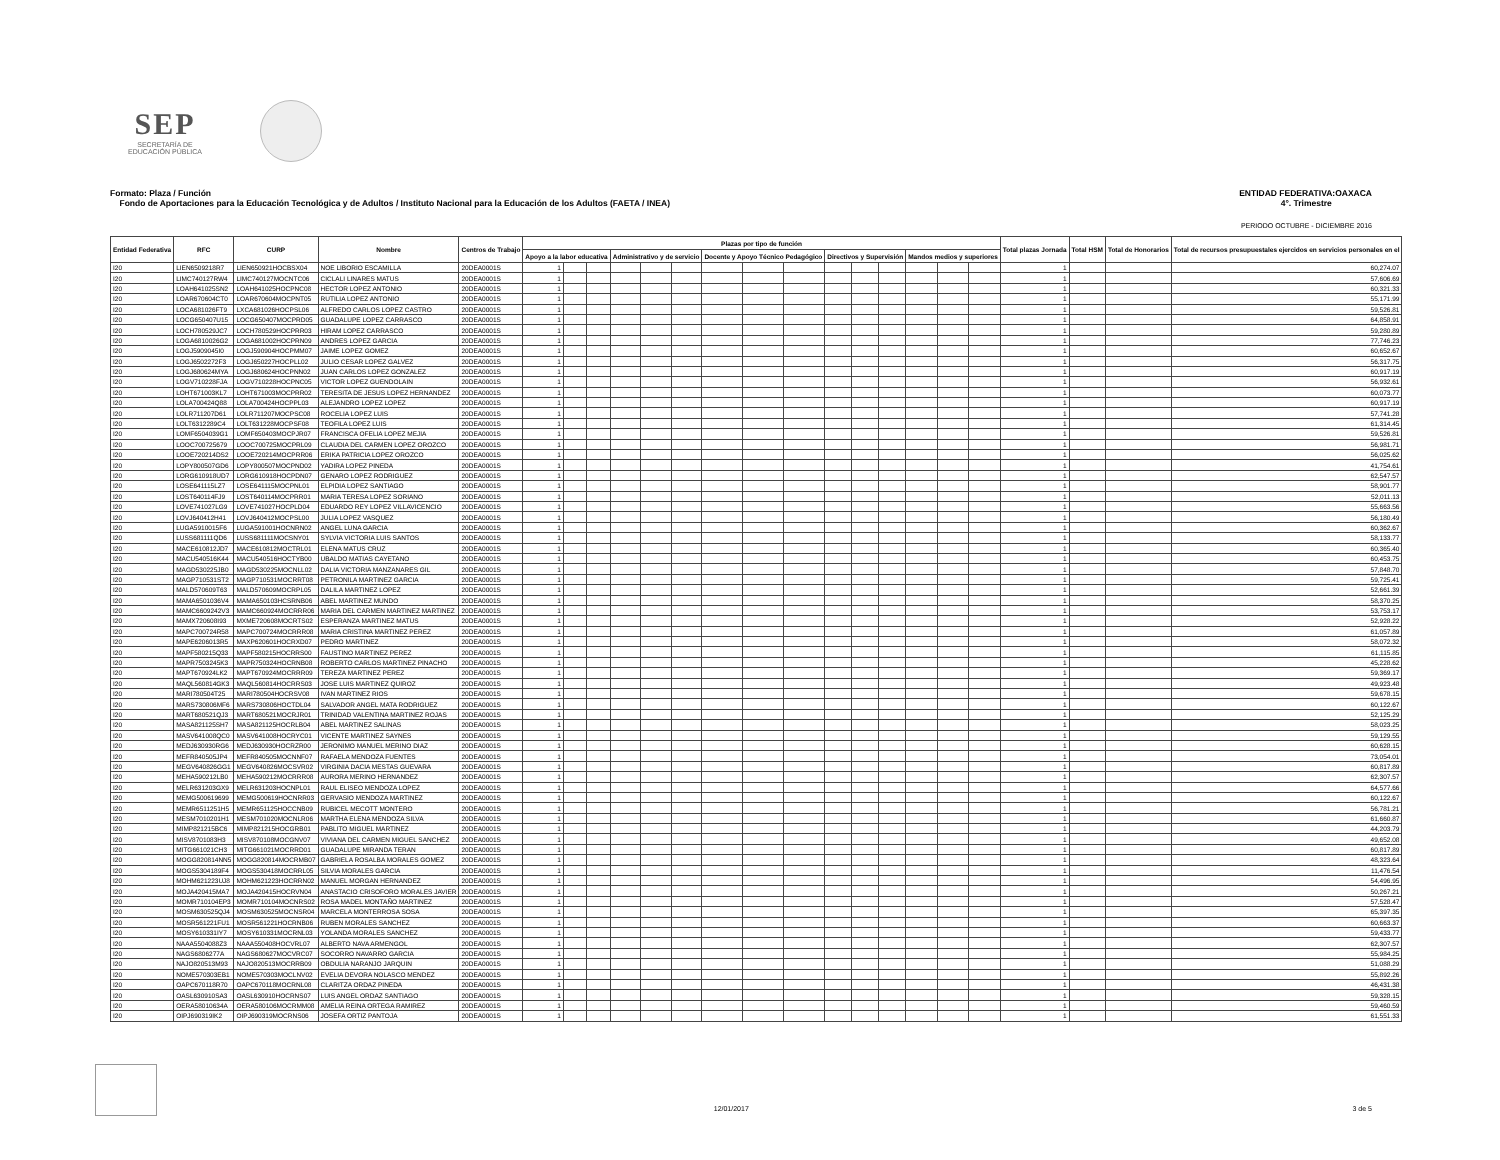SEP
SECRETARÍA DE
EDUCACIÓN PÚBLICA
Formato: Plaza / Función ENTIDAD FEDERATIVA:OAXACA
Fondo de Aportaciones para la Educación Tecnológica y de Adultos / Instituto Nacional para la Educación de los Adultos (FAETA / INEA) 4°. Trimestre
PERIODO OCTUBRE - DICIEMBRE 2016
| Entidad Federativa | RFC | CURP | Nombre | Centros de Trabajo | Plazas por tipo de función | | | | | | | | | | | | | | | Total plazas Jornada | Total HSM | Total de Honorarios | Total de recursos presupuestales ejercidos en servicios personales en el |
| --- | --- | --- | --- | --- | --- | --- | --- | --- | --- | --- | --- | --- | --- | --- | --- | --- | --- | --- | --- | --- | --- | --- | --- |
| | | | | | Apoyo a la labor educativa | | | Administrativo y de servicio | | | Docente y Apoyo Técnico Pedagógico | | | Directivos y Supervisión | | | Mandos medios y superiores | | | | | | |
| I20 | LIEN6509218R7 | LIEN650921HOCBSX04 | NOE LIBORIO ESCAMILLA | 20DEA0001S | 1 | | | | | | | | | | | | | | | 1 | | | 60,274.07 |
| I20 | LIMC740127RW4 | LIMC740127MOCNTC06 | CICLALI LINARES MATUS | 20DEA0001S | 1 | | | | | | | | | | | | | | | 1 | | | 57,606.69 |
| I20 | LOAH641025SN2 | LOAH641025HOCPNC08 | HECTOR LOPEZ ANTONIO | 20DEA0001S | 1 | | | | | | | | | | | | | | | 1 | | | 60,321.33 |
| I20 | LOAR670604CT0 | LOAR670604MOCPNT05 | RUTILIA LOPEZ ANTONIO | 20DEA0001S | 1 | | | | | | | | | | | | | | | 1 | | | 55,171.99 |
| I20 | LOCA681026FT9 | LXCA681026HOCPSL06 | ALFREDO CARLOS LOPEZ CASTRO | 20DEA0001S | 1 | | | | | | | | | | | | | | | 1 | | | 59,526.81 |
| I20 | LOCG650407U15 | LOCG650407MOCPRD05 | GUADALUPE LOPEZ CARRASCO | 20DEA0001S | 1 | | | | | | | | | | | | | | | 1 | | | 64,858.91 |
| I20 | LOCH780529JC7 | LOCH780529HOCPRR03 | HIRAM LOPEZ CARRASCO | 20DEA0001S | 1 | | | | | | | | | | | | | | | 1 | | | 59,280.89 |
| I20 | LOGA6810026G2 | LOGA681002HOCPRN09 | ANDRES LOPEZ GARCIA | 20DEA0001S | 1 | | | | | | | | | | | | | | | 1 | | | 77,746.23 |
| I20 | LOGJ5909045I0 | LOGJ590904HOCPMM07 | JAIME LOPEZ GOMEZ | 20DEA0001S | 1 | | | | | | | | | | | | | | | 1 | | | 60,652.67 |
| I20 | LOGJ6502272F3 | LOGJ650227HOCPLL02 | JULIO CESAR LOPEZ GALVEZ | 20DEA0001S | 1 | | | | | | | | | | | | | | | 1 | | | 56,317.75 |
| I20 | LOGJ680624MYA | LOGJ680624HOCPNN02 | JUAN CARLOS LOPEZ GONZALEZ | 20DEA0001S | 1 | | | | | | | | | | | | | | | 1 | | | 60,917.19 |
| I20 | LOGV710228FJA | LOGV710228HOCPNC05 | VICTOR LOPEZ GUENDOLAIN | 20DEA0001S | 1 | | | | | | | | | | | | | | | 1 | | | 56,932.61 |
| I20 | LOHT671003KL7 | LOHT671003MOCPRR02 | TERESITA DE JESUS LOPEZ HERNANDEZ | 20DEA0001S | 1 | | | | | | | | | | | | | | | 1 | | | 60,073.77 |
| I20 | LOLA700424Q88 | LOLA700424HOCPPL03 | ALEJANDRO LOPEZ LOPEZ | 20DEA0001S | 1 | | | | | | | | | | | | | | | 1 | | | 60,917.19 |
| I20 | LOLR711207D61 | LOLR711207MOCPSC08 | ROCELIA LOPEZ LUIS | 20DEA0001S | 1 | | | | | | | | | | | | | | | 1 | | | 57,741.28 |
| I20 | LOLT6312289C4 | LOLT631228MOCPSF08 | TEOFILA LOPEZ LUIS | 20DEA0001S | 1 | | | | | | | | | | | | | | | 1 | | | 61,314.45 |
| I20 | LOMF6504039G1 | LOMF650403MOCPJR07 | FRANCISCA OFELIA LOPEZ MEJIA | 20DEA0001S | 1 | | | | | | | | | | | | | | | 1 | | | 59,526.81 |
| I20 | LOOC700725679 | LOOC700725MOCPRL09 | CLAUDIA DEL CARMEN LOPEZ OROZCO | 20DEA0001S | 1 | | | | | | | | | | | | | | | 1 | | | 56,981.71 |
| I20 | LOOE720214DS2 | LOOE720214MOCPRR06 | ERIKA PATRICIA LOPEZ OROZCO | 20DEA0001S | 1 | | | | | | | | | | | | | | | 1 | | | 56,025.62 |
| I20 | LOPY800507GD6 | LOPY800507MOCPND02 | YADIRA LOPEZ PINEDA | 20DEA0001S | 1 | | | | | | | | | | | | | | | 1 | | | 41,754.61 |
| I20 | LORG610918UD7 | LORG610918HOCPDN07 | GENARO LOPEZ RODRIGUEZ | 20DEA0001S | 1 | | | | | | | | | | | | | | | 1 | | | 62,547.57 |
| I20 | LOSE641115LZ7 | LOSE641115MOCPNL01 | ELPIDIA LOPEZ SANTIAGO | 20DEA0001S | 1 | | | | | | | | | | | | | | | 1 | | | 58,901.77 |
| I20 | LOST640114FJ9 | LOST640114MOCPRR01 | MARIA TERESA LOPEZ SORIANO | 20DEA0001S | 1 | | | | | | | | | | | | | | | 1 | | | 52,011.13 |
| I20 | LOVE741027LG9 | LOVE741027HOCPLD04 | EDUARDO REY LOPEZ VILLAVICENCIO | 20DEA0001S | 1 | | | | | | | | | | | | | | | 1 | | | 55,663.56 |
| I20 | LOVJ640412H41 | LOVJ640412MOCPSL00 | JULIA LOPEZ VASQUEZ | 20DEA0001S | 1 | | | | | | | | | | | | | | | 1 | | | 56,180.49 |
| I20 | LUGA5910015F6 | LUGA591001HOCNRN02 | ANGEL LUNA GARCIA | 20DEA0001S | 1 | | | | | | | | | | | | | | | 1 | | | 60,362.67 |
| I20 | LUSS681111QD6 | LUSS681111MOCSNY01 | SYLVIA VICTORIA LUIS SANTOS | 20DEA0001S | 1 | | | | | | | | | | | | | | | 1 | | | 58,133.77 |
| I20 | MACE610812JD7 | MACE610812MOCTRL01 | ELENA MATUS CRUZ | 20DEA0001S | 1 | | | | | | | | | | | | | | | 1 | | | 60,365.40 |
| I20 | MACU540516K44 | MACU540516HOCTYB00 | UBALDO MATIAS CAYETANO | 20DEA0001S | 1 | | | | | | | | | | | | | | | 1 | | | 60,453.75 |
| I20 | MAGD530225JB0 | MAGD530225MOCNLL02 | DALIA VICTORIA MANZANARES GIL | 20DEA0001S | 1 | | | | | | | | | | | | | | | 1 | | | 57,848.70 |
| I20 | MAGP710531ST2 | MAGP710531MOCRRT08 | PETRONILA MARTINEZ GARCIA | 20DEA0001S | 1 | | | | | | | | | | | | | | | 1 | | | 59,725.41 |
| I20 | MALD570609T63 | MALD570609MOCRPL05 | DALILA MARTINEZ LOPEZ | 20DEA0001S | 1 | | | | | | | | | | | | | | | 1 | | | 52,661.39 |
| I20 | MAMA6501036V4 | MAMA650103HCSRNB06 | ABEL MARTINEZ MUNDO | 20DEA0001S | 1 | | | | | | | | | | | | | | | 1 | | | 58,370.25 |
| I20 | MAMC6609242V3 | MAMC660924MOCRRR06 | MARIA DEL CARMEN MARTINEZ MARTINEZ | 20DEA0001S | 1 | | | | | | | | | | | | | | | 1 | | | 53,753.17 |
| I20 | MAMX720608I93 | MXME720608MOCRTS02 | ESPERANZA MARTINEZ MATUS | 20DEA0001S | 1 | | | | | | | | | | | | | | | 1 | | | 52,928.22 |
| I20 | MAPC700724R58 | MAPC700724MOCRRR08 | MARIA CRISTINA MARTINEZ PEREZ | 20DEA0001S | 1 | | | | | | | | | | | | | | | 1 | | | 61,057.89 |
| I20 | MAPE6206013R5 | MAXP620601HOCRXD07 | PEDRO MARTINEZ | 20DEA0001S | 1 | | | | | | | | | | | | | | | 1 | | | 58,072.32 |
| I20 | MAPF580215Q33 | MAPF580215HOCRRS00 | FAUSTINO MARTINEZ PEREZ | 20DEA0001S | 1 | | | | | | | | | | | | | | | 1 | | | 61,115.85 |
| I20 | MAPR7503245K3 | MAPR750324HOCRNB08 | ROBERTO CARLOS MARTINEZ PINACHO | 20DEA0001S | 1 | | | | | | | | | | | | | | | 1 | | | 45,228.62 |
| I20 | MAPT670924LK2 | MAPT670924MOCRRR09 | TEREZA MARTINEZ PEREZ | 20DEA0001S | 1 | | | | | | | | | | | | | | | 1 | | | 59,369.17 |
| I20 | MAQL560814GK3 | MAQL560814HOCRRS03 | JOSE LUIS MARTINEZ QUIROZ | 20DEA0001S | 1 | | | | | | | | | | | | | | | 1 | | | 49,923.48 |
| I20 | MARI780504T25 | MARI780504HOCRSV08 | IVAN MARTINEZ RIOS | 20DEA0001S | 1 | | | | | | | | | | | | | | | 1 | | | 59,678.15 |
| I20 | MARS730806MF6 | MARS730806HOCTDL04 | SALVADOR ANGEL MATA RODRIGUEZ | 20DEA0001S | 1 | | | | | | | | | | | | | | | 1 | | | 60,122.67 |
| I20 | MART680521QJ3 | MART680521MOCRJR01 | TRINIDAD VALENTINA MARTINEZ ROJAS | 20DEA0001S | 1 | | | | | | | | | | | | | | | 1 | | | 52,125.29 |
| I20 | MASA821125SH7 | MASA821125HOCRLB04 | ABEL MARTINEZ SALINAS | 20DEA0001S | 1 | | | | | | | | | | | | | | | 1 | | | 58,023.25 |
| I20 | MASV641008QC0 | MASV641008HOCRYC01 | VICENTE MARTINEZ SAYNES | 20DEA0001S | 1 | | | | | | | | | | | | | | | 1 | | | 59,129.55 |
| I20 | MEDJ630930RG6 | MEDJ630930HOCRZR00 | JERONIMO MANUEL MERINO DIAZ | 20DEA0001S | 1 | | | | | | | | | | | | | | | 1 | | | 60,628.15 |
| I20 | MEFR840505JP4 | MEFR840505MOCNNF07 | RAFAELA MENDOZA FUENTES | 20DEA0001S | 1 | | | | | | | | | | | | | | | 1 | | | 73,054.01 |
| I20 | MEGV640826GG1 | MEGV640826MOCSVR02 | VIRGINIA DACIA MESTAS GUEVARA | 20DEA0001S | 1 | | | | | | | | | | | | | | | 1 | | | 60,817.89 |
| I20 | MEHA590212LB0 | MEHA590212MOCRRR08 | AURORA MERINO HERNANDEZ | 20DEA0001S | 1 | | | | | | | | | | | | | | | 1 | | | 62,307.57 |
| I20 | MELR631203GX9 | MELR631203HOCNPL01 | RAUL ELISEO MENDOZA LOPEZ | 20DEA0001S | 1 | | | | | | | | | | | | | | | 1 | | | 64,577.66 |
| I20 | MEMG500619699 | MEMG500619HOCNRR03 | GERVASIO MENDOZA MARTINEZ | 20DEA0001S | 1 | | | | | | | | | | | | | | | 1 | | | 60,122.67 |
| I20 | MEMR6511251H5 | MEMR651125HOCCNB09 | RUBICEL MECOTT MONTERO | 20DEA0001S | 1 | | | | | | | | | | | | | | | 1 | | | 56,781.21 |
| I20 | MESM7010201H1 | MESM701020MOCNLR06 | MARTHA ELENA MENDOZA SILVA | 20DEA0001S | 1 | | | | | | | | | | | | | | | 1 | | | 61,660.87 |
| I20 | MIMP821215BC6 | MIMP821215HOCGRB01 | PABLITO MIGUEL MARTINEZ | 20DEA0001S | 1 | | | | | | | | | | | | | | | 1 | | | 44,203.79 |
| I20 | MISV8701083H3 | MISV870108MOCGNV07 | VIVIANA DEL CARMEN MIGUEL SANCHEZ | 20DEA0001S | 1 | | | | | | | | | | | | | | | 1 | | | 49,652.08 |
| I20 | MITG661021CH3 | MITG661021MOCRRD01 | GUADALUPE MIRANDA TERAN | 20DEA0001S | 1 | | | | | | | | | | | | | | | 1 | | | 60,817.89 |
| I20 | MOGG820814NN5 | MOGG820814MOCRMB07 | GABRIELA ROSALBA MORALES GOMEZ | 20DEA0001S | 1 | | | | | | | | | | | | | | | 1 | | | 48,323.64 |
| I20 | MOGS5304189F4 | MOGS530418MOCRRL05 | SILVIA MORALES GARCIA | 20DEA0001S | 1 | | | | | | | | | | | | | | | 1 | | | 11,476.54 |
| I20 | MOHM621223UJ8 | MOHM621223HOCRRN02 | MANUEL MORGAN HERNANDEZ | 20DEA0001S | 1 | | | | | | | | | | | | | | | 1 | | | 54,496.95 |
| I20 | MOJA420415MA7 | MOJA420415HOCRVN04 | ANASTACIO CRISOFORO MORALES JAVIER | 20DEA0001S | 1 | | | | | | | | | | | | | | | 1 | | | 50,267.21 |
| I20 | MOMR710104EP3 | MOMR710104MOCNRS02 | ROSA MADEL MONTAÑO MARTINEZ | 20DEA0001S | 1 | | | | | | | | | | | | | | | 1 | | | 57,528.47 |
| I20 | MOSM630525QJ4 | MOSM630525MOCNSR04 | MARCELA MONTERROSA SOSA | 20DEA0001S | 1 | | | | | | | | | | | | | | | 1 | | | 65,397.35 |
| I20 | MOSR561221FU1 | MOSR561221HOCRNB06 | RUBEN MORALES SANCHEZ | 20DEA0001S | 1 | | | | | | | | | | | | | | | 1 | | | 60,663.37 |
| I20 | MOSY610331IY7 | MOSY610331MOCRNL03 | YOLANDA MORALES SANCHEZ | 20DEA0001S | 1 | | | | | | | | | | | | | | | 1 | | | 59,433.77 |
| I20 | NAAA5504088Z3 | NAAA550408HOCVRL07 | ALBERTO NAVA ARMENGOL | 20DEA0001S | 1 | | | | | | | | | | | | | | | 1 | | | 62,307.57 |
| I20 | NAGS6806277A | NAGS680627MOCVRC07 | SOCORRO NAVARRO GARCIA | 20DEA0001S | 1 | | | | | | | | | | | | | | | 1 | | | 55,984.25 |
| I20 | NAJO820513M93 | NAJO820513MOCRRB09 | OBDULIA NARANJO JARQUIN | 20DEA0001S | 1 | | | | | | | | | | | | | | | 1 | | | 51,088.29 |
| I20 | NOME570303EB1 | NOME570303MOCLNV02 | EVELIA DEVORA NOLASCO MENDEZ | 20DEA0001S | 1 | | | | | | | | | | | | | | | 1 | | | 55,892.26 |
| I20 | OAPC670118R70 | OAPC670118MOCRNL08 | CLARITZA ORDAZ PINEDA | 20DEA0001S | 1 | | | | | | | | | | | | | | | 1 | | | 46,431.38 |
| I20 | OASL630910SA3 | OASL630910HOCRNS07 | LUIS ANGEL ORDAZ SANTIAGO | 20DEA0001S | 1 | | | | | | | | | | | | | | | 1 | | | 59,328.15 |
| I20 | OERA58010634A | OERA580106MOCRMM08 | AMELIA REINA ORTEGA RAMIREZ | 20DEA0001S | 1 | | | | | | | | | | | | | | | 1 | | | 59,460.59 |
| I20 | OIPJ690319IK2 | OIPJ690319MOCRNS06 | JOSEFA ORTIZ PANTOJA | 20DEA0001S | 1 | | | | | | | | | | | | | | | 1 | | | 61,551.33 |
12/01/2017 3 de 5